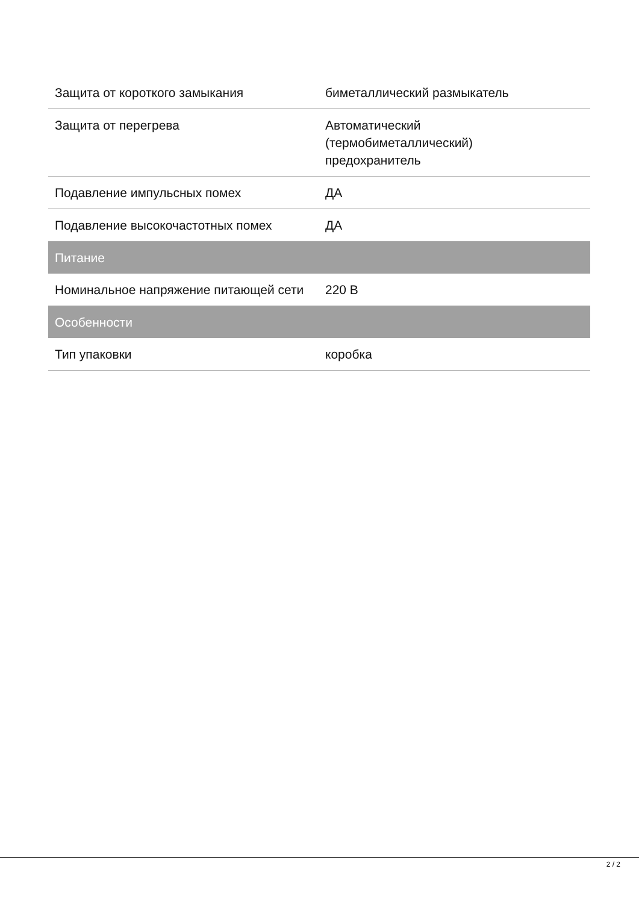| Защита от короткого замыкания | биметаллический размыкатель |
| Защита от перегрева | Автоматический (термобиметаллический) предохранитель |
| Подавление импульсных помех | ДА |
| Подавление высокочастотных помех | ДА |
| Питание | |
| Номинальное напряжение питающей сети | 220 В |
| Особенности | |
| Тип упаковки | коробка |
2 / 2